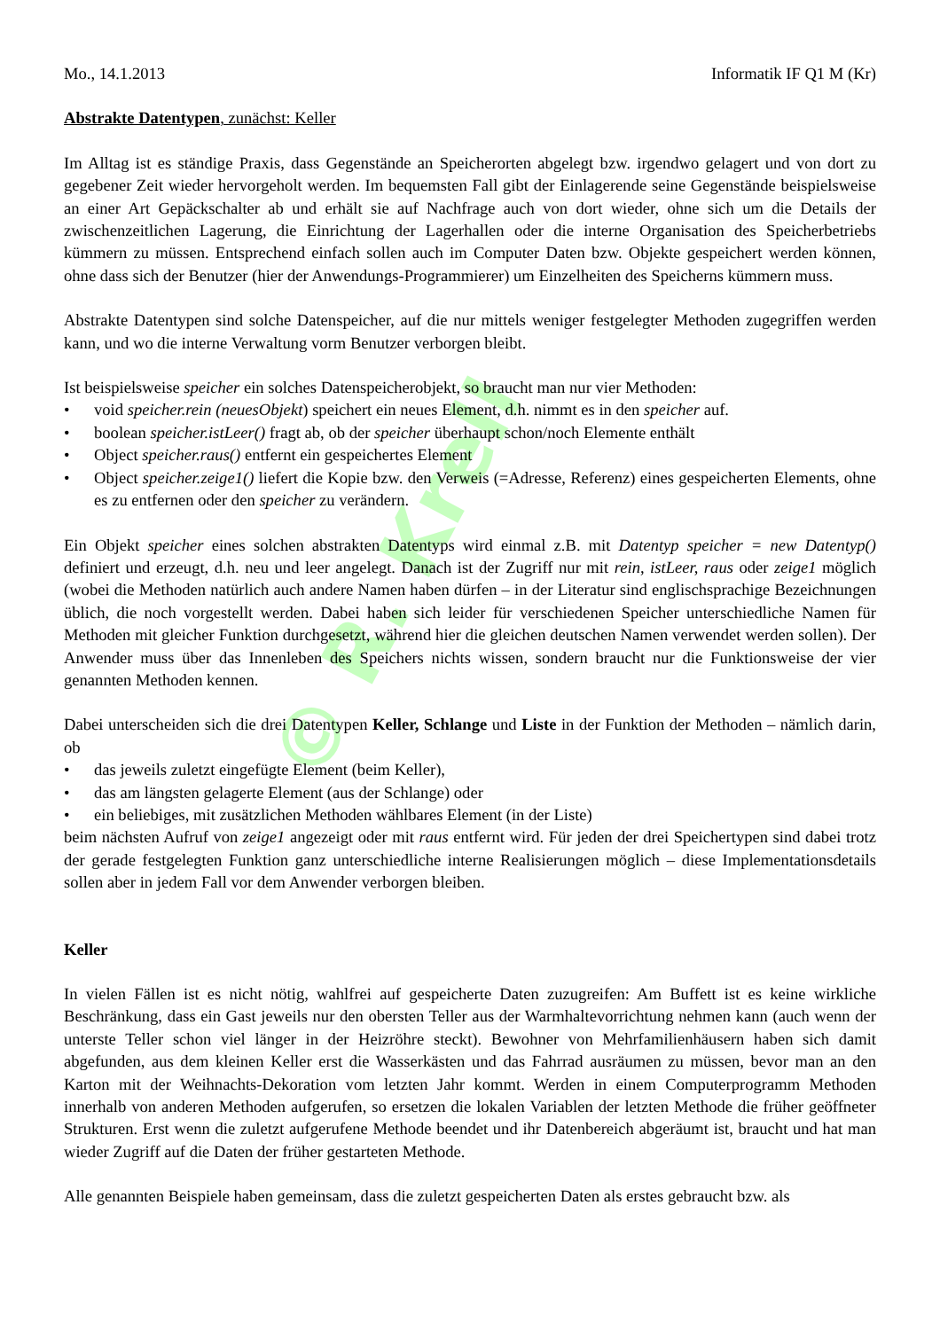© R. Krell
Mo., 14.1.2013 Informatik IF Q1 M (Kr)
Abstrakte Datentypen, zunächst: Keller
Im Alltag ist es ständige Praxis, dass Gegenstände an Speicherorten abgelegt bzw. irgendwo gelagert und von dort zu gegebener Zeit wieder hervorgeholt werden. Im bequemsten Fall gibt der Einlagerende seine Gegenstände beispielsweise an einer Art Gepäckschalter ab und erhält sie auf Nachfrage auch von dort wieder, ohne sich um die Details der zwischenzeitlichen Lagerung, die Einrichtung der Lagerhallen oder die interne Organisation des Speicherbetriebs kümmern zu müssen. Entsprechend einfach sollen auch im Computer Daten bzw. Objekte gespeichert werden können, ohne dass sich der Benutzer (hier der Anwendungs-Programmierer) um Einzelheiten des Speicherns kümmern muss.
Abstrakte Datentypen sind solche Datenspeicher, auf die nur mittels weniger festgelegter Methoden zugegriffen werden kann, und wo die interne Verwaltung vorm Benutzer verborgen bleibt.
Ist beispielsweise speicher ein solches Datenspeicherobjekt, so braucht man nur vier Methoden:
• void speicher.rein (neuesObjekt) speichert ein neues Element, d.h. nimmt es in den speicher auf.
• boolean speicher.istLeer() fragt ab, ob der speicher überhaupt schon/noch Elemente enthält
• Object speicher.raus() entfernt ein gespeichertes Element
• Object speicher.zeige1() liefert die Kopie bzw. den Verweis (=Adresse, Referenz) eines gespeicherten Elements, ohne es zu entfernen oder den speicher zu verändern.
Ein Objekt speicher eines solchen abstrakten Datentyps wird einmal z.B. mit Datentyp speicher = new Datentyp() definiert und erzeugt, d.h. neu und leer angelegt. Danach ist der Zugriff nur mit rein, istLeer, raus oder zeige1 möglich (wobei die Methoden natürlich auch andere Namen haben dürfen – in der Literatur sind englischsprachige Bezeichnungen üblich, die noch vorgestellt werden. Dabei haben sich leider für verschiedenen Speicher unterschiedliche Namen für Methoden mit gleicher Funktion durchgesetzt, während hier die gleichen deutschen Namen verwendet werden sollen). Der Anwender muss über das Innenleben des Speichers nichts wissen, sondern braucht nur die Funktionsweise der vier genannten Methoden kennen.
Dabei unterscheiden sich die drei Datentypen Keller, Schlange und Liste in der Funktion der Methoden – nämlich darin, ob
• das jeweils zuletzt eingefügte Element (beim Keller),
• das am längsten gelagerte Element (aus der Schlange) oder
• ein beliebiges, mit zusätzlichen Methoden wählbares Element (in der Liste)
beim nächsten Aufruf von zeige1 angezeigt oder mit raus entfernt wird. Für jeden der drei Speichertypen sind dabei trotz der gerade festgelegten Funktion ganz unterschiedliche interne Realisierungen möglich – diese Implementationsdetails sollen aber in jedem Fall vor dem Anwender verborgen bleiben.
Keller
In vielen Fällen ist es nicht nötig, wahlfrei auf gespeicherte Daten zuzugreifen: Am Buffett ist es keine wirkliche Beschränkung, dass ein Gast jeweils nur den obersten Teller aus der Warmhaltevorrichtung nehmen kann (auch wenn der unterste Teller schon viel länger in der Heizröhre steckt). Bewohner von Mehrfamilienhäusern haben sich damit abgefunden, aus dem kleinen Keller erst die Wasserkästen und das Fahrrad ausräumen zu müssen, bevor man an den Karton mit der Weihnachts-Dekoration vom letzten Jahr kommt. Werden in einem Computerprogramm Methoden innerhalb von anderen Methoden aufgerufen, so ersetzen die lokalen Variablen der letzten Methode die früher geöffneter Strukturen. Erst wenn die zuletzt aufgerufene Methode beendet und ihr Datenbereich abgeräumt ist, braucht und hat man wieder Zugriff auf die Daten der früher gestarteten Methode.
Alle genannten Beispiele haben gemeinsam, dass die zuletzt gespeicherten Daten als erstes gebraucht bzw. als